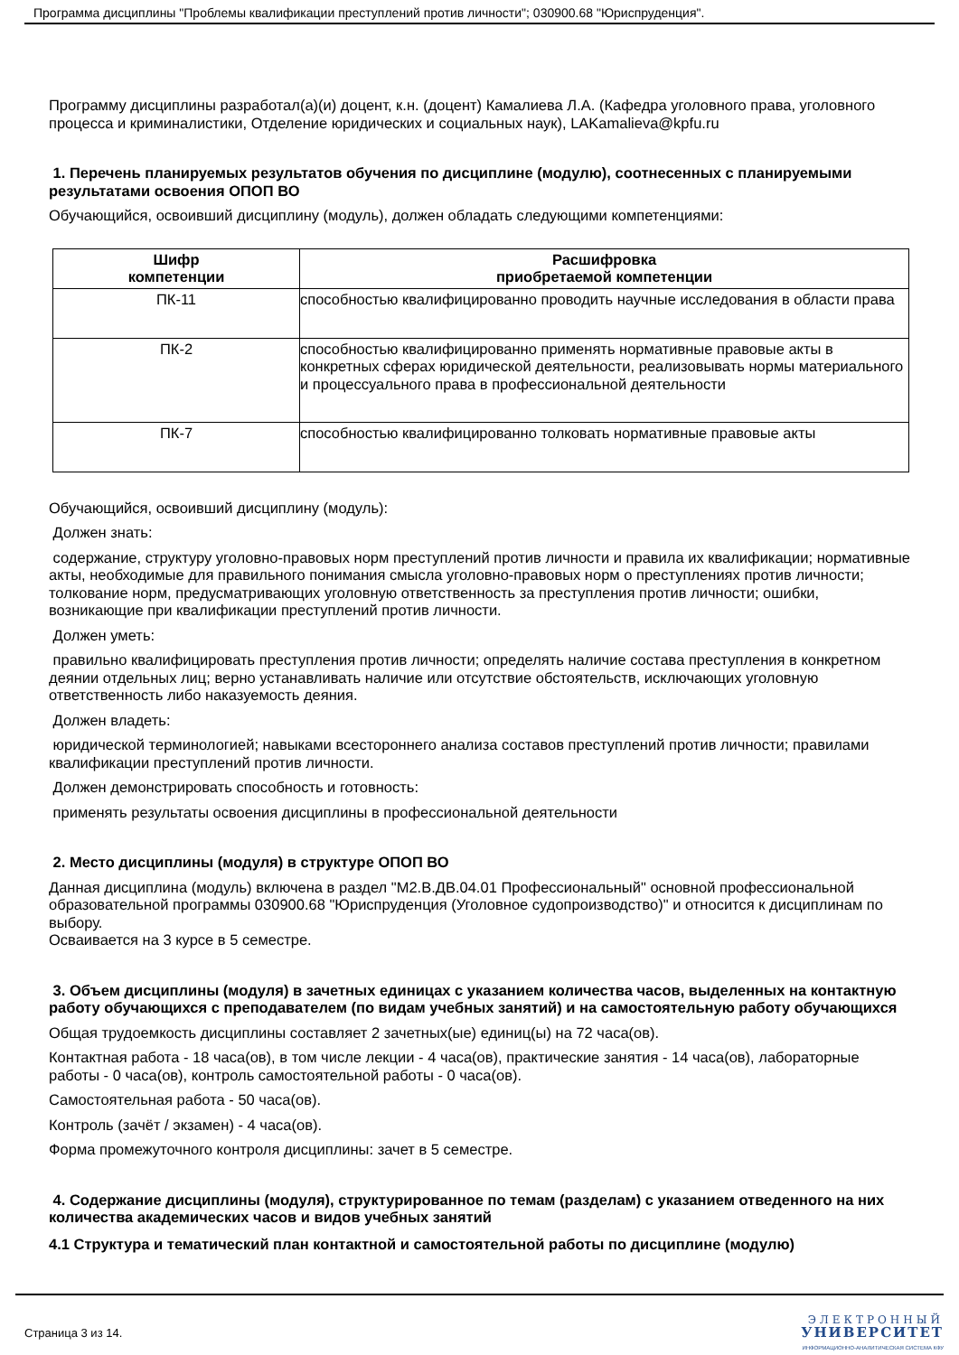Программа дисциплины "Проблемы квалификации преступлений против личности"; 030900.68 "Юриспруденция".
Программу дисциплины разработал(а)(и) доцент, к.н. (доцент) Камалиева Л.А. (Кафедра уголовного права, уголовного процесса и криминалистики, Отделение юридических и социальных наук), LAKamalieva@kpfu.ru
1. Перечень планируемых результатов обучения по дисциплине (модулю), соотнесенных с планируемыми результатами освоения ОПОП ВО
Обучающийся, освоивший дисциплину (модуль), должен обладать следующими компетенциями:
| Шифр компетенции | Расшифровка приобретаемой компетенции |
| --- | --- |
| ПК-11 | способностью квалифицированно проводить научные исследования в области права |
| ПК-2 | способностью квалифицированно применять нормативные правовые акты в конкретных сферах юридической деятельности, реализовывать нормы материального и процессуального права в профессиональной деятельности |
| ПК-7 | способностью квалифицированно толковать нормативные правовые акты |
Обучающийся, освоивший дисциплину (модуль):
Должен знать:
содержание, структуру уголовно-правовых норм преступлений против личности и правила их квалификации; нормативные акты, необходимые для правильного понимания смысла уголовно-правовых норм о преступлениях против личности; толкование норм, предусматривающих уголовную ответственность за преступления против личности; ошибки, возникающие при квалификации преступлений против личности.
Должен уметь:
правильно квалифицировать преступления против личности; определять наличие состава преступления в конкретном деянии отдельных лиц; верно устанавливать наличие или отсутствие обстоятельств, исключающих уголовную ответственность либо наказуемость деяния.
Должен владеть:
юридической терминологией; навыками всестороннего анализа составов преступлений против личности; правилами квалификации преступлений против личности.
Должен демонстрировать способность и готовность:
применять результаты освоения дисциплины в профессиональной деятельности
2. Место дисциплины (модуля) в структуре ОПОП ВО
Данная дисциплина (модуль) включена в раздел "M2.В.ДВ.04.01 Профессиональный" основной профессиональной образовательной программы 030900.68 "Юриспруденция (Уголовное судопроизводство)" и относится к дисциплинам по выбору.
Осваивается на 3 курсе в 5 семестре.
3. Объем дисциплины (модуля) в зачетных единицах с указанием количества часов, выделенных на контактную работу обучающихся с преподавателем (по видам учебных занятий) и на самостоятельную работу обучающихся
Общая трудоемкость дисциплины составляет 2 зачетных(ые) единиц(ы) на 72 часа(ов).
Контактная работа - 18 часа(ов), в том числе лекции - 4 часа(ов), практические занятия - 14 часа(ов), лабораторные работы - 0 часа(ов), контроль самостоятельной работы - 0 часа(ов).
Самостоятельная работа - 50 часа(ов).
Контроль (зачёт / экзамен) - 4 часа(ов).
Форма промежуточного контроля дисциплины: зачет в 5 семестре.
4. Содержание дисциплины (модуля), структурированное по темам (разделам) с указанием отведенного на них количества академических часов и видов учебных занятий
4.1 Структура и тематический план контактной и самостоятельной работы по дисциплине (модулю)
Страница 3 из 14.
ЭЛЕКТРОННЫЙ
УНИВЕРСИТЕТ
ИНФОРМАЦИОННО-АНАЛИТИЧЕСКАЯ СИСТЕМА КФУ